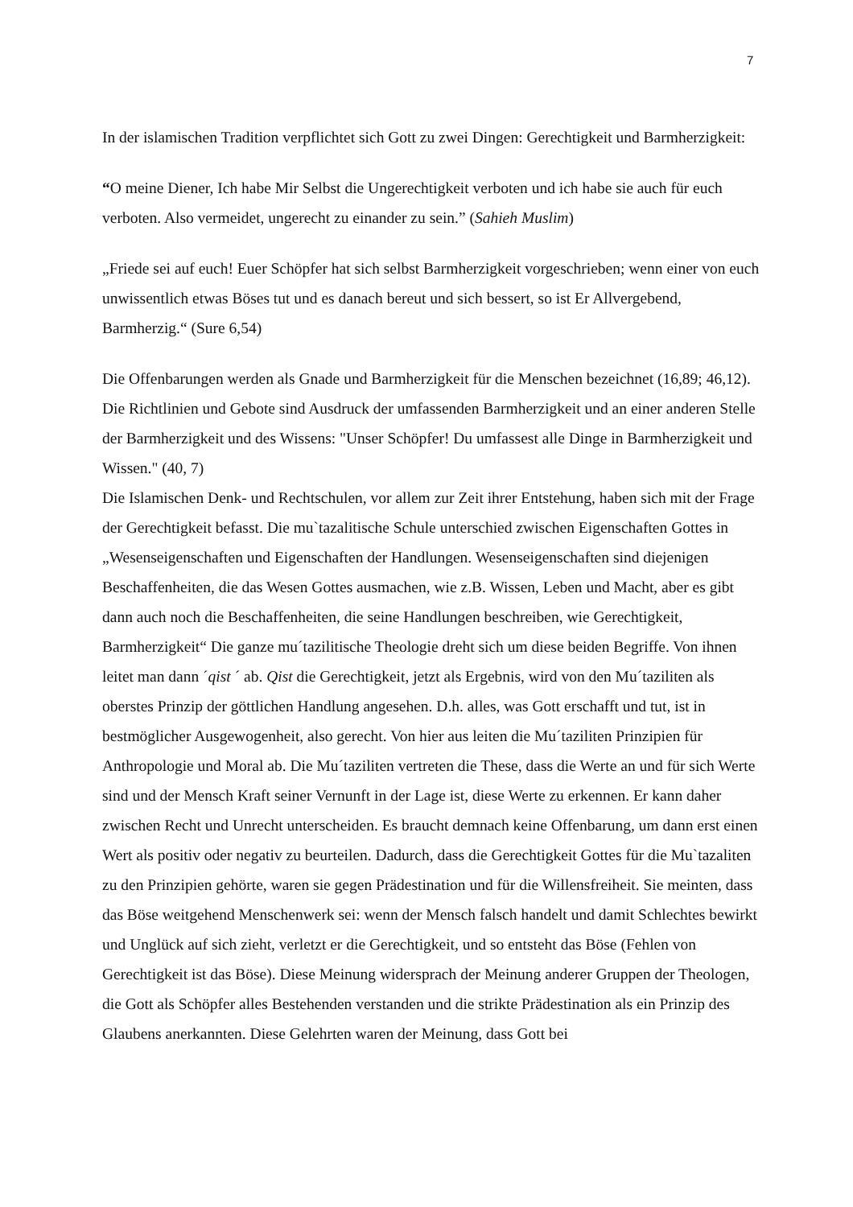7
In der islamischen Tradition verpflichtet sich Gott zu zwei Dingen: Gerechtigkeit und Barmherzigkeit:
“O meine Diener, Ich habe Mir Selbst die Ungerechtigkeit verboten und ich habe sie auch für euch verboten. Also vermeidet, ungerecht zu einander zu sein.” (Sahieh Muslim)
„Friede sei auf euch! Euer Schöpfer hat sich selbst Barmherzigkeit vorgeschrieben; wenn einer von euch unwissentlich etwas Böses tut und es danach bereut und sich bessert, so ist Er Allvergebend, Barmherzig.“ (Sure 6,54)
Die Offenbarungen werden als Gnade und Barmherzigkeit für die Menschen bezeichnet (16,89; 46,12). Die Richtlinien und Gebote sind Ausdruck der umfassenden Barmherzigkeit und an einer anderen Stelle der Barmherzigkeit und des Wissens: "Unser Schöpfer! Du umfassest alle Dinge in Barmherzigkeit und Wissen." (40, 7)
Die Islamischen Denk- und Rechtschulen, vor allem zur Zeit ihrer Entstehung, haben sich mit der Frage der Gerechtigkeit befasst. Die mu`tazalitische Schule unterschied zwischen Eigenschaften Gottes in „Wesenseigenschaften und Eigenschaften der Handlungen. Wesenseigenschaften sind diejenigen Beschaffenheiten, die das Wesen Gottes ausmachen, wie z.B. Wissen, Leben und Macht, aber es gibt dann auch noch die Beschaffenheiten, die seine Handlungen beschreiben, wie Gerechtigkeit, Barmherzigkeit“ Die ganze mu´tazilitische Theologie dreht sich um diese beiden Begriffe. Von ihnen leitet man dann ´qist ´ ab. Qist die Gerechtigkeit, jetzt als Ergebnis, wird von den Mu´taziliten als oberstes Prinzip der göttlichen Handlung angesehen. D.h. alles, was Gott erschafft und tut, ist in bestmöglicher Ausgewogenheit, also gerecht. Von hier aus leiten die Mu´taziliten Prinzipien für Anthropologie und Moral ab. Die Mu´taziliten vertreten die These, dass die Werte an und für sich Werte sind und der Mensch Kraft seiner Vernunft in der Lage ist, diese Werte zu erkennen. Er kann daher zwischen Recht und Unrecht unterscheiden. Es braucht demnach keine Offenbarung, um dann erst einen Wert als positiv oder negativ zu beurteilen. Dadurch, dass die Gerechtigkeit Gottes für die Mu`tazaliten zu den Prinzipien gehörte, waren sie gegen Prädestination und für die Willensfreiheit. Sie meinten, dass das Böse weitgehend Menschenwerk sei: wenn der Mensch falsch handelt und damit Schlechtes bewirkt und Unglück auf sich zieht, verletzt er die Gerechtigkeit, und so entsteht das Böse (Fehlen von Gerechtigkeit ist das Böse). Diese Meinung widersprach der Meinung anderer Gruppen der Theologen, die Gott als Schöpfer alles Bestehenden verstanden und die strikte Prädestination als ein Prinzip des Glaubens anerkannten. Diese Gelehrten waren der Meinung, dass Gott bei